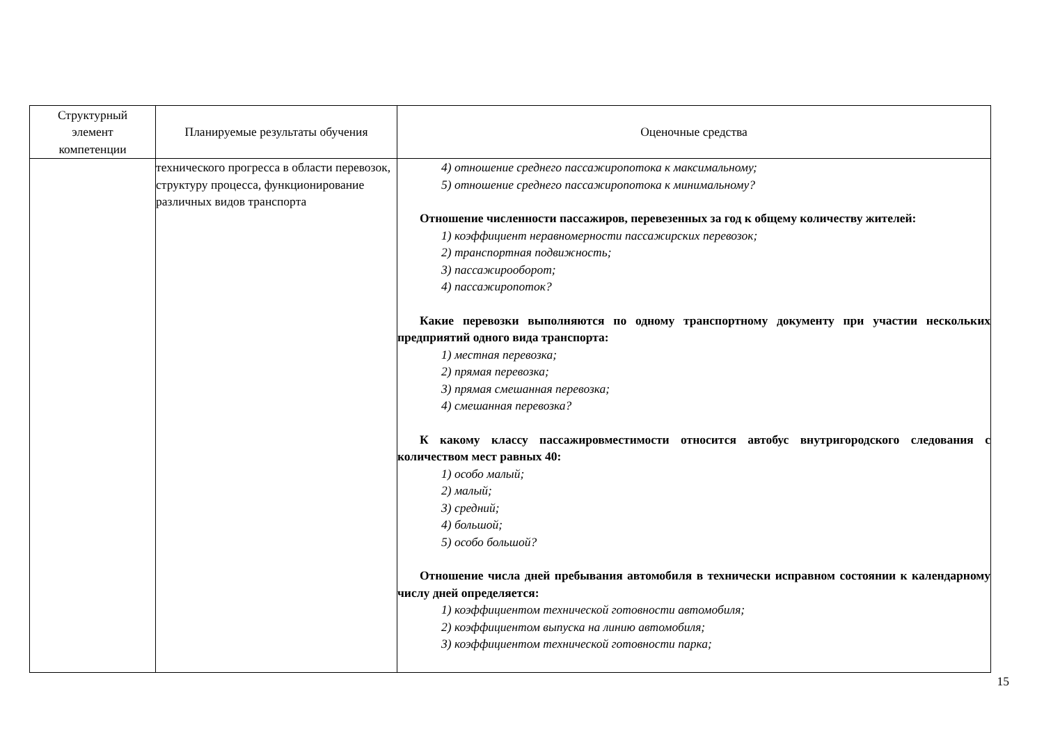| Структурный элемент компетенции | Планируемые результаты обучения | Оценочные средства |
| --- | --- | --- |
| | технического прогресса в области перевозок, структуру процесса, функционирование различных видов транспорта | 4) отношение среднего пассажиропотока к максимальному; 5) отношение среднего пассажиропотока к минимальному? Отношение численности пассажиров, перевезенных за год к общему количеству жителей: 1) коэффициент неравномерности пассажирских перевозок; 2) транспортная подвижность; 3) пассажирооборот; 4) пассажиропоток? Какие перевозки выполняются по одному транспортному документу при участии нескольких предприятий одного вида транспорта: 1) местная перевозка; 2) прямая перевозка; 3) прямая смешанная перевозка; 4) смешанная перевозка? К какому классу пассажировместимости относится автобус внутригородского следования с количеством мест равных 40: 1) особо малый; 2) малый; 3) средний; 4) большой; 5) особо большой? Отношение числа дней пребывания автомобиля в технически исправном состоянии к календарному числу дней определяется: 1) коэффициентом технической готовности автомобиля; 2) коэффициентом выпуска на линию автомобиля; 3) коэффициентом технической готовности парка; |
15